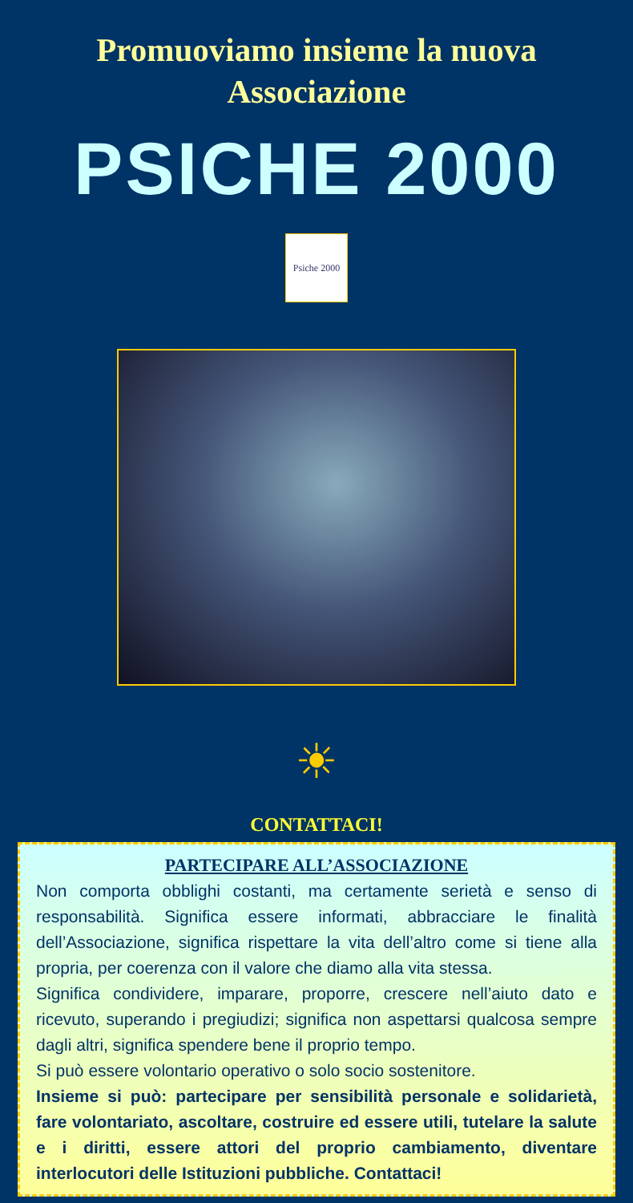Promuoviamo insieme la nuova
Associazione
PSICHE 2000
Psiche 2000
☀
CONTATTACI!
PARTECIPARE ALL’ASSOCIAZIONE
Non comporta obblighi costanti, ma certamente serietà e senso di responsabilità. Significa essere informati, abbracciare le finalità dell’Associazione, significa rispettare la vita dell’altro come si tiene alla propria, per coerenza con il valore che diamo alla vita stessa.
Significa condividere, imparare, proporre, crescere nell’aiuto dato e ricevuto, superando i pregiudizi; significa non aspettarsi qualcosa sempre dagli altri, significa spendere bene il proprio tempo.
Si può essere volontario operativo o solo socio sostenitore.
Insieme si può: partecipare per sensibilità personale e solidarietà, fare volontariato, ascoltare, costruire ed essere utili, tutelare la salute e i diritti, essere attori del proprio cambiamento, diventare interlocutori delle Istituzioni pubbliche. Contattaci!